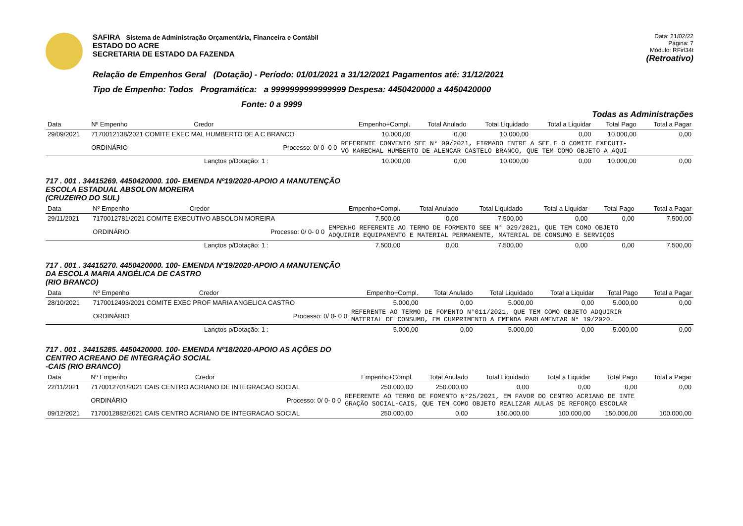SAFIRA Sistema de Administração Orçamentária, Financeira e Contábil
ESTADO DO ACRE
SECRETARIA DE ESTADO DA FAZENDA
Data: 21/02/22
Página: 7
Módulo: RFirl34t
(Retroativo)
Relação de Empenhos Geral (Dotação) - Período: 01/01/2021 a 31/12/2021 Pagamentos até: 31/12/2021
Tipo de Empenho: Todos Programática: a 9999999999999999 Despesa: 4450420000 a 4450420000
Fonte: 0 a 9999
Todas as Administrações
| Data | Nº Empenho | Credor | | Empenho+Compl. | Total Anulado | Total Liquidado | Total a Liquidar | Total Pago | Total a Pagar |
| --- | --- | --- | --- | --- | --- | --- | --- | --- | --- |
| 29/09/2021 | 7170012138/2021 COMITE EXEC MAL HUMBERTO DE A C BRANCO | | | 10.000,00 | 0,00 | 10.000,00 | 0,00 | 10.000,00 | 0,00 |
| | ORDINÁRIO | Processo: 0/ 0- 0 0 | | REFERENTE CONVENIO SEE N° 09/2021, FIRMADO ENTRE A SEE E O COMITE EXECUTI- VO MARECHAL HUMBERTO DE ALENCAR CASTELO BRANCO, QUE TEM COMO OBJETO A AQUI- | | | | | |
| Lançtos p/Dotação: 1 : | | | | 10.000,00 | 0,00 | 10.000,00 | 0,00 | 10.000,00 | 0,00 |
717 . 001 . 34415269. 4450420000. 100- EMENDA Nº19/2020-APOIO A MANUTENÇÃO
ESCOLA ESTADUAL ABSOLON MOREIRA
(CRUZEIRO DO SUL)
| Data | Nº Empenho | Credor | | Empenho+Compl. | Total Anulado | Total Liquidado | Total a Liquidar | Total Pago | Total a Pagar |
| --- | --- | --- | --- | --- | --- | --- | --- | --- | --- |
| 29/11/2021 | 7170012781/2021 COMITE EXECUTIVO ABSOLON MOREIRA | | | 7.500,00 | 0,00 | 7.500,00 | 0,00 | 0,00 | 7.500,00 |
| | ORDINÁRIO | Processo: 0/ 0- 0 0 | | EMPENHO REFERENTE AO TERMO DE FORMENTO SEE N° 029/2021, QUE TEM COMO OBJETO ADQUIRIR EQUIPAMENTO E MATERIAL PERMANENTE, MATERIAL DE CONSUMO E SERVIÇOS | | | | | |
| Lançtos p/Dotação: 1 : | | | | 7.500,00 | 0,00 | 7.500,00 | 0,00 | 0,00 | 7.500,00 |
717 . 001 . 34415270. 4450420000. 100- EMENDA Nº19/2020-APOIO A MANUTENÇÃO
DA ESCOLA MARIA ANGÉLICA DE CASTRO
(RIO BRANCO)
| Data | Nº Empenho | Credor | | Empenho+Compl. | Total Anulado | Total Liquidado | Total a Liquidar | Total Pago | Total a Pagar |
| --- | --- | --- | --- | --- | --- | --- | --- | --- | --- |
| 28/10/2021 | 7170012493/2021 COMITE EXEC PROF MARIA ANGELICA CASTRO | | | 5.000,00 | 0,00 | 5.000,00 | 0,00 | 5.000,00 | 0,00 |
| | ORDINÁRIO | Processo: 0/ 0- 0 0 | | REFERENTE AO TERMO DE FOMENTO N°011/2021, QUE TEM COMO OBJETO ADQUIRIR MATERIAL DE CONSUMO, EM CUMPRIMENTO A EMENDA PARLAMENTAR N° 19/2020. | | | | | |
| Lançtos p/Dotação: 1 : | | | | 5.000,00 | 0,00 | 5.000,00 | 0,00 | 5.000,00 | 0,00 |
717 . 001 . 34415285. 4450420000. 100- EMENDA Nº18/2020-APOIO AS AÇÕES DO
CENTRO ACREANO DE INTEGRAÇÃO SOCIAL
-CAIS (RIO BRANCO)
| Data | Nº Empenho | Credor | | Empenho+Compl. | Total Anulado | Total Liquidado | Total a Liquidar | Total Pago | Total a Pagar |
| --- | --- | --- | --- | --- | --- | --- | --- | --- | --- |
| 22/11/2021 | 7170012701/2021 CAIS CENTRO ACRIANO DE INTEGRACAO SOCIAL | | | 250.000,00 | 250.000,00 | 0,00 | 0,00 | 0,00 | 0,00 |
| | ORDINÁRIO | Processo: 0/ 0- 0 0 | | REFERENTE AO TERMO DE FOMENTO N°25/2021, EM FAVOR DO CENTRO ACRIANO DE INTE GRAÇÃO SOCIAL-CAIS, QUE TEM COMO OBJETO REALIZAR AULAS DE REFORÇO ESCOLAR | | | | | |
| 09/12/2021 | 7170012882/2021 CAIS CENTRO ACRIANO DE INTEGRACAO SOCIAL | | | 250.000,00 | 0,00 | 150.000,00 | 100.000,00 | 150.000,00 | 100.000,00 |